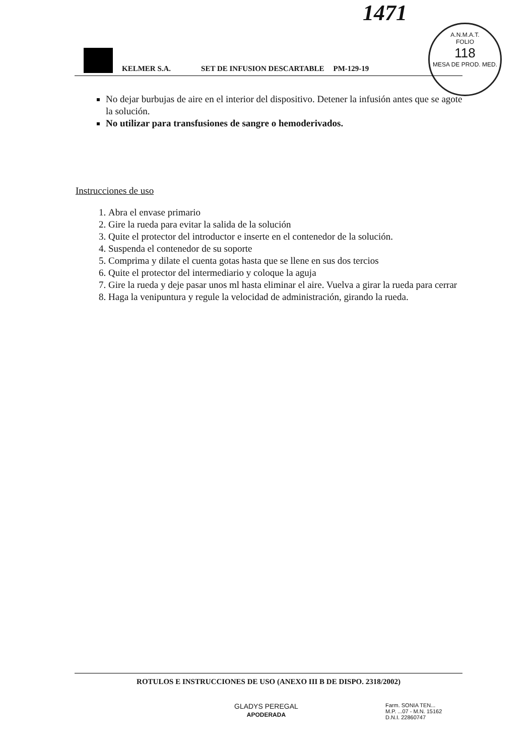1471
A.N.M.A.T.
FOLIO
118
MESA DE PROD. MED.
KELMER S.A. SET DE INFUSION DESCARTABLE PM-129-19
No dejar burbujas de aire en el interior del dispositivo. Detener la infusión antes que se agote la solución.
No utilizar para transfusiones de sangre o hemoderivados.
Instrucciones de uso
1. Abra el envase primario
2. Gire la rueda para evitar la salida de la solución
3. Quite el protector del introductor e inserte en el contenedor de la solución.
4. Suspenda el contenedor de su soporte
5. Comprima y dilate el cuenta gotas hasta que se llene en sus dos tercios
6. Quite el protector del intermediario y coloque la aguja
7. Gire la rueda y deje pasar unos ml hasta eliminar el aire. Vuelva a girar la rueda para cerrar
8. Haga la venipuntura y regule la velocidad de administración, girando la rueda.
ROTULOS E INSTRUCCIONES DE USO (ANEXO III B DE DISPO. 2318/2002)
GLADYS PEREGAL
APODERADA
Farm. SONIA TEN...
M.P. ...07 - M.N. 15162
D.N.I. 22860747